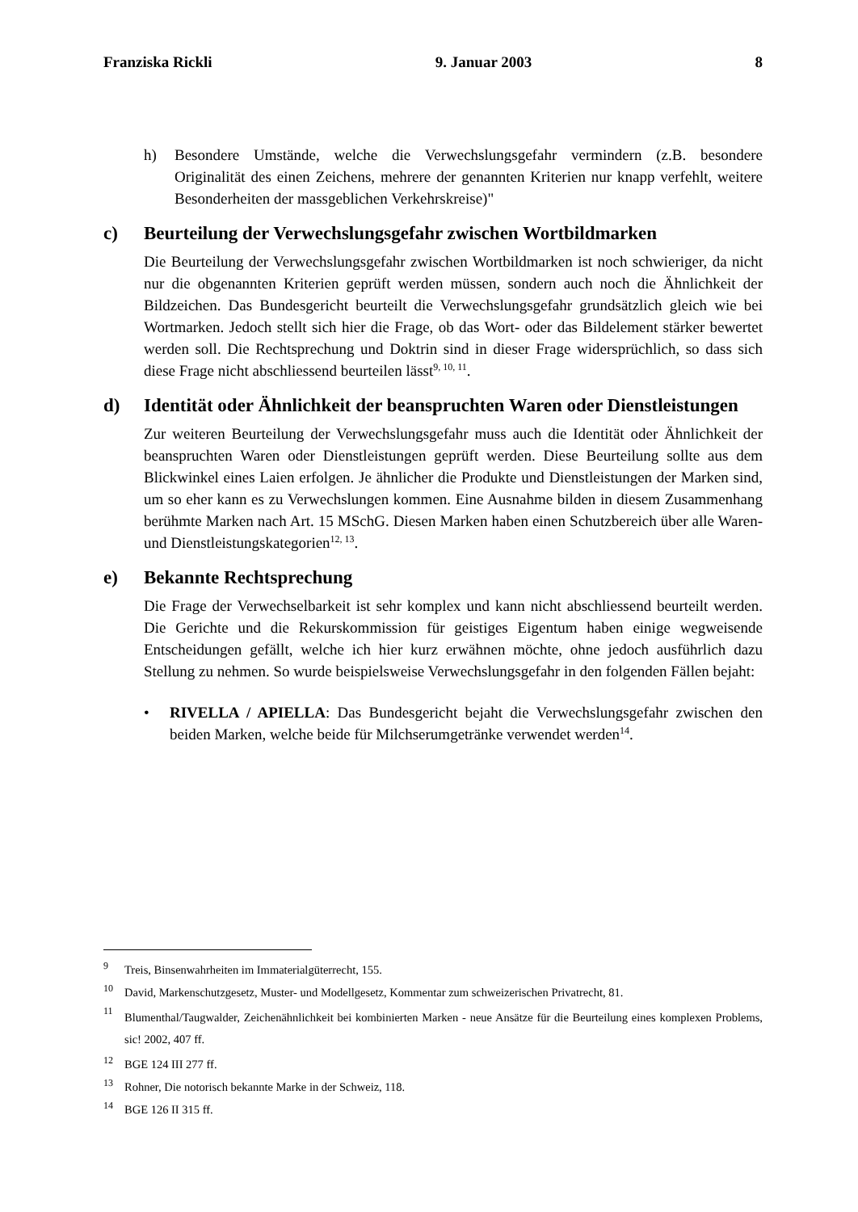Franziska Rickli 9. Januar 2003 8
h) Besondere Umstände, welche die Verwechslungsgefahr vermindern (z.B. besondere Originalität des einen Zeichens, mehrere der genannten Kriterien nur knapp verfehlt, weitere Besonderheiten der massgeblichen Verkehrskreise)"
c) Beurteilung der Verwechslungsgefahr zwischen Wortbildmarken
Die Beurteilung der Verwechslungsgefahr zwischen Wortbildmarken ist noch schwieriger, da nicht nur die obgenannten Kriterien geprüft werden müssen, sondern auch noch die Ähnlichkeit der Bildzeichen. Das Bundesgericht beurteilt die Verwechslungsgefahr grundsätzlich gleich wie bei Wortmarken. Jedoch stellt sich hier die Frage, ob das Wort- oder das Bildelement stärker bewertet werden soll. Die Rechtsprechung und Doktrin sind in dieser Frage widersprüchlich, so dass sich diese Frage nicht abschliessend beurteilen lässt<sup>9, 10, 11</sup>.
d) Identität oder Ähnlichkeit der beanspruchten Waren oder Dienstleistungen
Zur weiteren Beurteilung der Verwechslungsgefahr muss auch die Identität oder Ähnlichkeit der beanspruchten Waren oder Dienstleistungen geprüft werden. Diese Beurteilung sollte aus dem Blickwinkel eines Laien erfolgen. Je ähnlicher die Produkte und Dienstleistungen der Marken sind, um so eher kann es zu Verwechslungen kommen. Eine Ausnahme bilden in diesem Zusammenhang berühmte Marken nach Art. 15 MSchG. Diesen Marken haben einen Schutzbereich über alle Waren- und Dienstleistungskategorien<sup>12, 13</sup>.
e) Bekannte Rechtsprechung
Die Frage der Verwechselbarkeit ist sehr komplex und kann nicht abschliessend beurteilt werden. Die Gerichte und die Rekurskommission für geistiges Eigentum haben einige wegweisende Entscheidungen gefällt, welche ich hier kurz erwähnen möchte, ohne jedoch ausführlich dazu Stellung zu nehmen. So wurde beispielsweise Verwechslungsgefahr in den folgenden Fällen bejaht:
• RIVELLA / APIELLA: Das Bundesgericht bejaht die Verwechslungsgefahr zwischen den beiden Marken, welche beide für Milchserumgetränke verwendet werden<sup>14</sup>.
<sup>9</sup> Treis, Binsenwahrheiten im Immaterialgüterrecht, 155.
<sup>10</sup> David, Markenschutzgesetz, Muster- und Modellgesetz, Kommentar zum schweizerischen Privatrecht, 81.
<sup>11</sup> Blumenthal/Taugwalder, Zeichenähnlichkeit bei kombinierten Marken - neue Ansätze für die Beurteilung eines komplexen Problems, sic! 2002, 407 ff.
<sup>12</sup> BGE 124 III 277 ff.
<sup>13</sup> Rohner, Die notorisch bekannte Marke in der Schweiz, 118.
<sup>14</sup> BGE 126 II 315 ff.